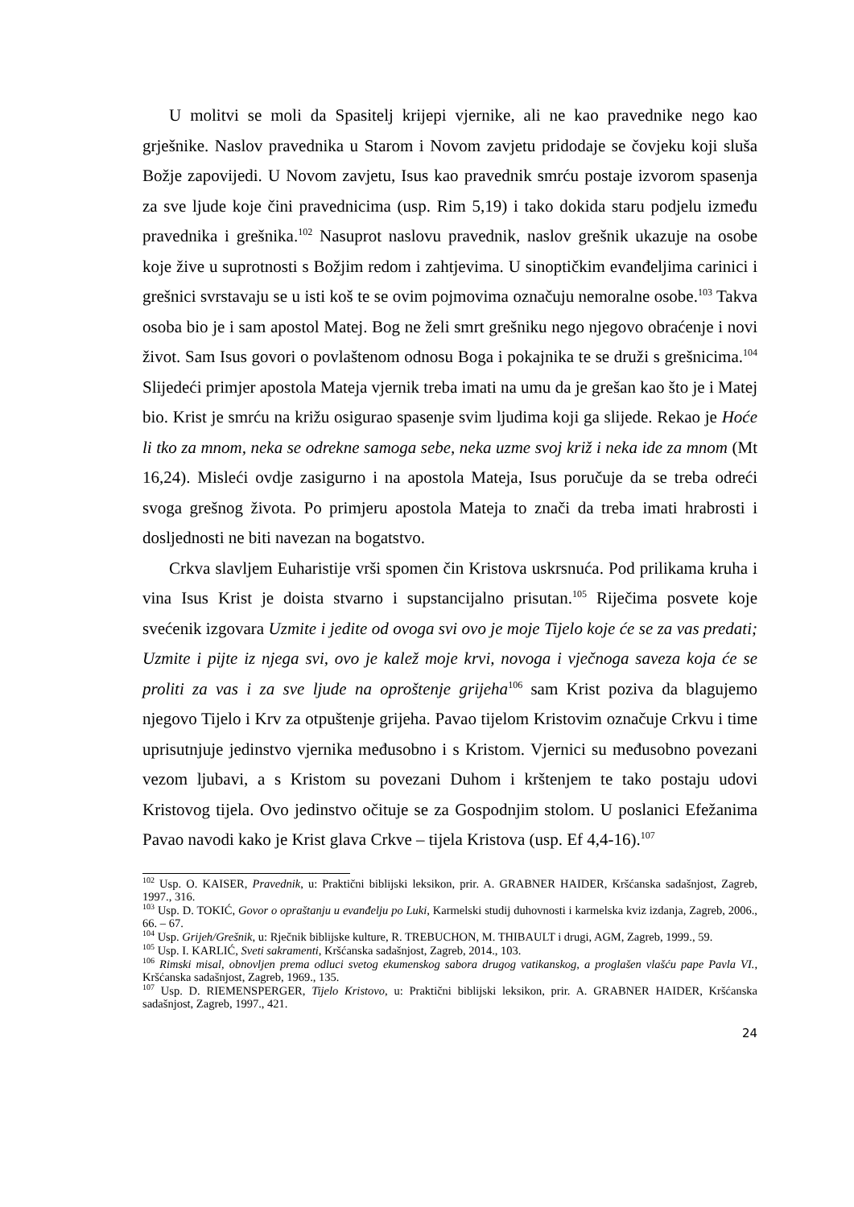U molitvi se moli da Spasitelj krijepi vjernike, ali ne kao pravednike nego kao grješnike. Naslov pravednika u Starom i Novom zavjetu pridodaje se čovjeku koji sluša Božje zapovijedi. U Novom zavjetu, Isus kao pravednik smrću postaje izvorom spasenja za sve ljude koje čini pravednicima (usp. Rim 5,19) i tako dokida staru podjelu između pravednika i grešnika.<sup>102</sup> Nasuprot naslovu pravednik, naslov grešnik ukazuje na osobe koje žive u suprotnosti s Božjim redom i zahtjevima. U sinoptičkim evanđeljima carinici i grešnici svrstavaju se u isti koš te se ovim pojmovima označuju nemoralne osobe.<sup>103</sup> Takva osoba bio je i sam apostol Matej. Bog ne želi smrt grešniku nego njegovo obraćenje i novi život. Sam Isus govori o povlaštenom odnosu Boga i pokajnika te se druži s grešnicima.<sup>104</sup> Slijedeći primjer apostola Mateja vjernik treba imati na umu da je grešan kao što je i Matej bio. Krist je smrću na križu osigurao spasenje svim ljudima koji ga slijede. Rekao je Hoće li tko za mnom, neka se odrekne samoga sebe, neka uzme svoj križ i neka ide za mnom (Mt 16,24). Misleći ovdje zasigurno i na apostola Mateja, Isus poručuje da se treba odreći svoga grešnog života. Po primjeru apostola Mateja to znači da treba imati hrabrosti i dosljednosti ne biti navezan na bogatstvo.
Crkva slavljem Euharistije vrši spomen čin Kristova uskrsnuća. Pod prilikama kruha i vina Isus Krist je doista stvarno i supstancijalno prisutan.<sup>105</sup> Riječima posvete koje svećenik izgovara Uzmite i jedite od ovoga svi ovo je moje Tijelo koje će se za vas predati; Uzmite i pijte iz njega svi, ovo je kalež moje krvi, novoga i vječnoga saveza koja će se proliti za vas i za sve ljude na oproštenje grijeha<sup>106</sup> sam Krist poziva da blagujemo njegovo Tijelo i Krv za otpuštenje grijeha. Pavao tijelom Kristovim označuje Crkvu i time uprisutnjuje jedinstvo vjernika međusobno i s Kristom. Vjernici su međusobno povezani vezom ljubavi, a s Kristom su povezani Duhom i krštenjem te tako postaju udovi Kristovog tijela. Ovo jedinstvo očituje se za Gospodnjim stolom. U poslanici Efežanima Pavao navodi kako je Krist glava Crkve – tijela Kristova (usp. Ef 4,4-16).<sup>107</sup>
<sup>102</sup> Usp. O. KAISER, Pravednik, u: Praktični biblijski leksikon, prir. A. GRABNER HAIDER, Kršćanska sadašnjost, Zagreb, 1997., 316.
<sup>103</sup> Usp. D. TOKIĆ, Govor o opraštanju u evanđelju po Luki, Karmelski studij duhovnosti i karmelska kviz izdanja, Zagreb, 2006., 66. – 67.
<sup>104</sup> Usp. Grijeh/Grešnik, u: Rječnik biblijske kulture, R. TREBUCHON, M. THIBAULT i drugi, AGM, Zagreb, 1999., 59.
<sup>105</sup> Usp. I. KARLIĆ, Sveti sakramenti, Kršćanska sadašnjost, Zagreb, 2014., 103.
<sup>106</sup> Rimski misal, obnovljen prema odluci svetog ekumenskog sabora drugog vatikanskog, a proglašen vlašću pape Pavla VI., Kršćanska sadašnjost, Zagreb, 1969., 135.
<sup>107</sup> Usp. D. RIEMENSPERGER, Tijelo Kristovo, u: Praktični biblijski leksikon, prir. A. GRABNER HAIDER, Kršćanska sadašnjost, Zagreb, 1997., 421.
24